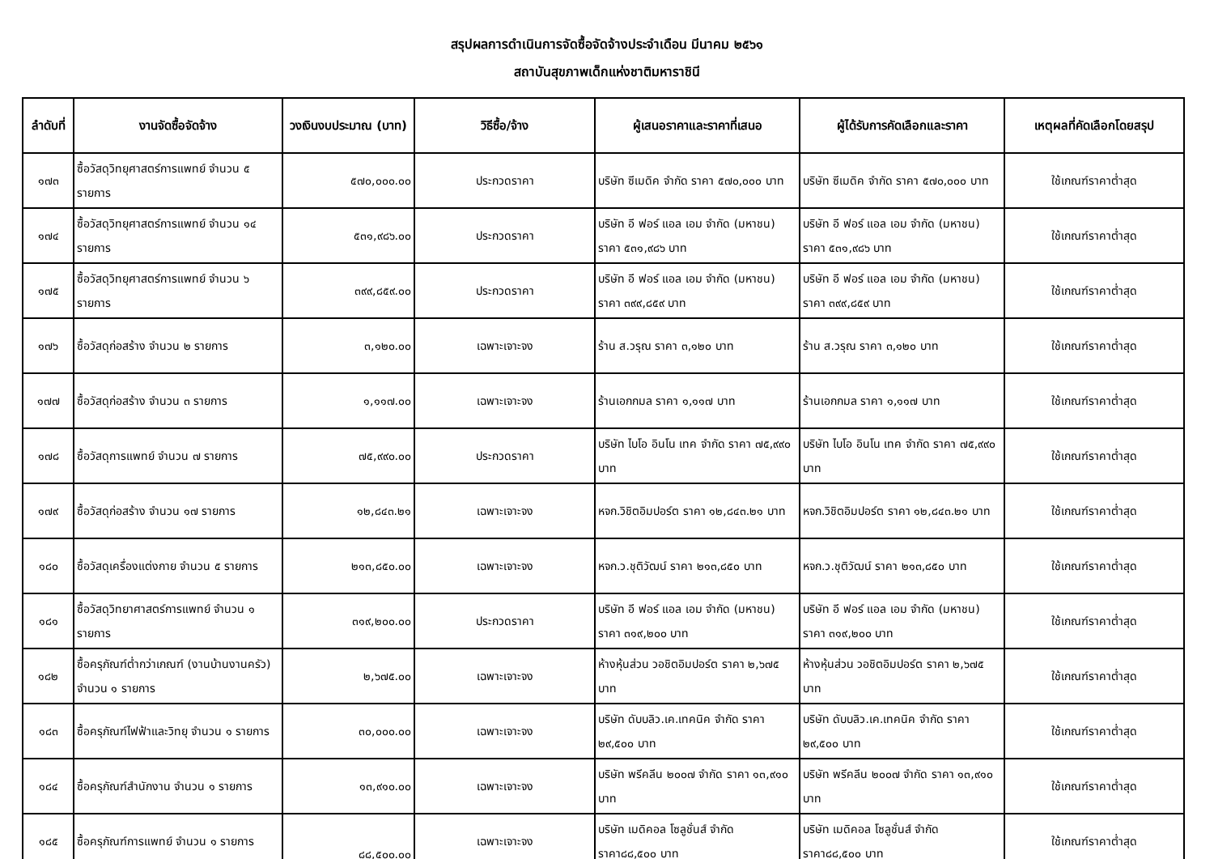สรุปผลการดำเนินการจัดซื้อจัดจ้างประจำเดือน มีนาคม ๒๕๖๑
สถาบันสุขภาพเด็กแห่งชาติมหาราชินี
| ลำดับที่ | งานจัดซื้อจัดจ้าง | วงเงินงบประมาณ (บาท) | วิธีซื้อ/จ้าง | ผู้เสนอราคาและราคาที่เสนอ | ผู้ได้รับการคัดเลือกและราคา | เหตุผลที่คัดเลือกโดยสรุป |
| --- | --- | --- | --- | --- | --- | --- |
| ๑๗๓ | ซื้อวัสดุวิทยุศาสตร์การแพทย์ จำนวน ๕ รายการ | ๕๗๐,๐๐๐.๐๐ | ประกวดราคา | บริษัท ซีเมดิค จำกัด ราคา ๕๗๐,๐๐๐ บาท | บริษัท ซีเมดิค จำกัด ราคา ๕๗๐,๐๐๐ บาท | ใช้เกณฑ์ราคาต่ำสุด |
| ๑๗๔ | ซื้อวัสดุวิทยุศาสตร์การแพทย์ จำนวน ๑๔ รายการ | ๕๓๑,๙๘๖.๐๐ | ประกวดราคา | บริษัท อี ฟอร์ แอล เอม จำกัด (มหาชน) ราคา ๕๓๑,๙๘๖ บาท | บริษัท อี ฟอร์ แอล เอม จำกัด (มหาชน) ราคา ๕๓๑,๙๘๖ บาท | ใช้เกณฑ์ราคาต่ำสุด |
| ๑๗๕ | ซื้อวัสดุวิทยุศาสตร์การแพทย์ จำนวน ๖ รายการ | ๓๙๙,๘๕๙.๐๐ | ประกวดราคา | บริษัท อี ฟอร์ แอล เอม จำกัด (มหาชน) ราคา ๓๙๙,๘๕๙ บาท | บริษัท อี ฟอร์ แอล เอม จำกัด (มหาชน) ราคา ๓๙๙,๘๕๙ บาท | ใช้เกณฑ์ราคาต่ำสุด |
| ๑๗๖ | ซื้อวัสดุก่อสร้าง จำนวน ๒ รายการ | ๓,๑๒๐.๐๐ | เฉพาะเจาะจง | ร้าน ส.วรุณ ราคา ๓,๑๒๐ บาท | ร้าน ส.วรุณ ราคา ๓,๑๒๐ บาท | ใช้เกณฑ์ราคาต่ำสุด |
| ๑๗๗ | ซื้อวัสดุก่อสร้าง จำนวน ๓ รายการ | ๑,๑๑๗.๐๐ | เฉพาะเจาะจง | ร้านเอกกมล ราคา ๑,๑๑๗ บาท | ร้านเอกกมล ราคา ๑,๑๑๗ บาท | ใช้เกณฑ์ราคาต่ำสุด |
| ๑๗๘ | ซื้อวัสดุการแพทย์ จำนวน ๗ รายการ | ๗๕,๙๙๐.๐๐ | ประกวดราคา | บริษัท ไบโอ อินโน เทค จำกัด ราคา ๗๕,๙๙๐ บาท | บริษัท ไบโอ อินโน เทค จำกัด ราคา ๗๕,๙๙๐ บาท | ใช้เกณฑ์ราคาต่ำสุด |
| ๑๗๙ | ซื้อวัสดุก่อสร้าง จำนวน ๑๗ รายการ | ๑๒,๘๔๓.๒๑ | เฉพาะเจาะจง | หจก.วิชิตอิมปอร์ต ราคา ๑๒,๘๔๓.๒๑ บาท | หจก.วิชิตอิมปอร์ต ราคา ๑๒,๘๔๓.๒๑ บาท | ใช้เกณฑ์ราคาต่ำสุด |
| ๑๘๐ | ซื้อวัสดุเครื่องแต่งกาย จำนวน ๕ รายการ | ๒๑๓,๘๕๐.๐๐ | เฉพาะเจาะจง | หจก.ว.ชุติวัฒน์ ราคา ๒๑๓,๘๕๐ บาท | หจก.ว.ชุติวัฒน์ ราคา ๒๑๓,๘๕๐ บาท | ใช้เกณฑ์ราคาต่ำสุด |
| ๑๘๑ | ซื้อวัสดุวิทยาศาสตร์การแพทย์ จำนวน ๑ รายการ | ๓๑๙,๒๐๐.๐๐ | ประกวดราคา | บริษัท อี ฟอร์ แอล เอม จำกัด (มหาชน) ราคา ๓๑๙,๒๐๐ บาท | บริษัท อี ฟอร์ แอล เอม จำกัด (มหาชน) ราคา ๓๑๙,๒๐๐ บาท | ใช้เกณฑ์ราคาต่ำสุด |
| ๑๘๒ | ซื้อครุภัณฑ์ต่ำกว่าเกณฑ์ (งานบ้านงานครัว) จำนวน ๑ รายการ | ๒,๖๗๕.๐๐ | เฉพาะเจาะจง | ห้างหุ้นส่วน วอชิตอิมปอร์ต ราคา ๒,๖๗๕ บาท | ห้างหุ้นส่วน วอชิตอิมปอร์ต ราคา ๒,๖๗๕ บาท | ใช้เกณฑ์ราคาต่ำสุด |
| ๑๘๓ | ซื้อครุภัณฑ์ไฟฟ้าและวิทยุ จำนวน ๑ รายการ | ๓๐,๐๐๐.๐๐ | เฉพาะเจาะจง | บริษัท ดับบลิว.เค.เทคนิค จำกัด ราคา ๒๙,๕๐๐ บาท | บริษัท ดับบลิว.เค.เทคนิค จำกัด ราคา ๒๙,๕๐๐ บาท | ใช้เกณฑ์ราคาต่ำสุด |
| ๑๘๔ | ซื้อครุภัณฑ์สำนักงาน จำนวน ๑ รายการ | ๑๓,๙๑๐.๐๐ | เฉพาะเจาะจง | บริษัท พรีคลีน ๒๐๐๗ จำกัด ราคา ๑๓,๙๑๐ บาท | บริษัท พรีคลีน ๒๐๐๗ จำกัด ราคา ๑๓,๙๑๐ บาท | ใช้เกณฑ์ราคาต่ำสุด |
| ๑๘๕ | ซื้อครุภัณฑ์การแพทย์ จำนวน ๑ รายการ | ๘๘,๕๐๐.๐๐ | เฉพาะเจาะจง | บริษัท เมดิคอล โซลูชั่นส์ จำกัด ราคา๘๘,๕๐๐ บาท | บริษัท เมดิคอล โซลูชั่นส์ จำกัด ราคา๘๘,๕๐๐ บาท | ใช้เกณฑ์ราคาต่ำสุด |